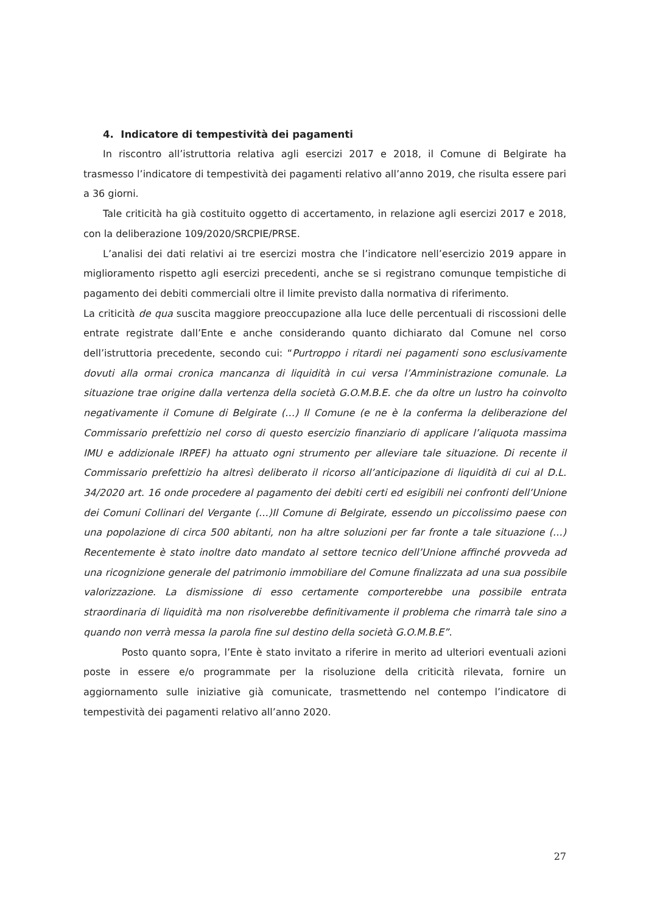4. Indicatore di tempestività dei pagamenti
In riscontro all’istruttoria relativa agli esercizi 2017 e 2018, il Comune di Belgirate ha trasmesso l’indicatore di tempestività dei pagamenti relativo all’anno 2019, che risulta essere pari a 36 giorni.
Tale criticità ha già costituito oggetto di accertamento, in relazione agli esercizi 2017 e 2018, con la deliberazione 109/2020/SRCPIE/PRSE.
L’analisi dei dati relativi ai tre esercizi mostra che l’indicatore nell’esercizio 2019 appare in miglioramento rispetto agli esercizi precedenti, anche se si registrano comunque tempistiche di pagamento dei debiti commerciali oltre il limite previsto dalla normativa di riferimento.
La criticità de qua suscita maggiore preoccupazione alla luce delle percentuali di riscossioni delle entrate registrate dall’Ente e anche considerando quanto dichiarato dal Comune nel corso dell’istruttoria precedente, secondo cui: “Purtroppo i ritardi nei pagamenti sono esclusivamente dovuti alla ormai cronica mancanza di liquidità in cui versa l’Amministrazione comunale. La situazione trae origine dalla vertenza della società G.O.M.B.E. che da oltre un lustro ha coinvolto negativamente il Comune di Belgirate (…) Il Comune (e ne è la conferma la deliberazione del Commissario prefettizio nel corso di questo esercizio finanziario di applicare l’aliquota massima IMU e addizionale IRPEF) ha attuato ogni strumento per alleviare tale situazione. Di recente il Commissario prefettizio ha altresì deliberato il ricorso all’anticipazione di liquidità di cui al D.L. 34/2020 art. 16 onde procedere al pagamento dei debiti certi ed esigibili nei confronti dell’Unione dei Comuni Collinari del Vergante (…)Il Comune di Belgirate, essendo un piccolissimo paese con una popolazione di circa 500 abitanti, non ha altre soluzioni per far fronte a tale situazione (…) Recentemente è stato inoltre dato mandato al settore tecnico dell’Unione affinché provveda ad una ricognizione generale del patrimonio immobiliare del Comune finalizzata ad una sua possibile valorizzazione. La dismissione di esso certamente comporterebbe una possibile entrata straordinaria di liquidità ma non risolverebbe definitivamente il problema che rimarrà tale sino a quando non verrà messa la parola fine sul destino della società G.O.M.B.E”.
Posto quanto sopra, l’Ente è stato invitato a riferire in merito ad ulteriori eventuali azioni poste in essere e/o programmate per la risoluzione della criticità rilevata, fornire un aggiornamento sulle iniziative già comunicate, trasmettendo nel contempo l’indicatore di tempestività dei pagamenti relativo all’anno 2020.
27